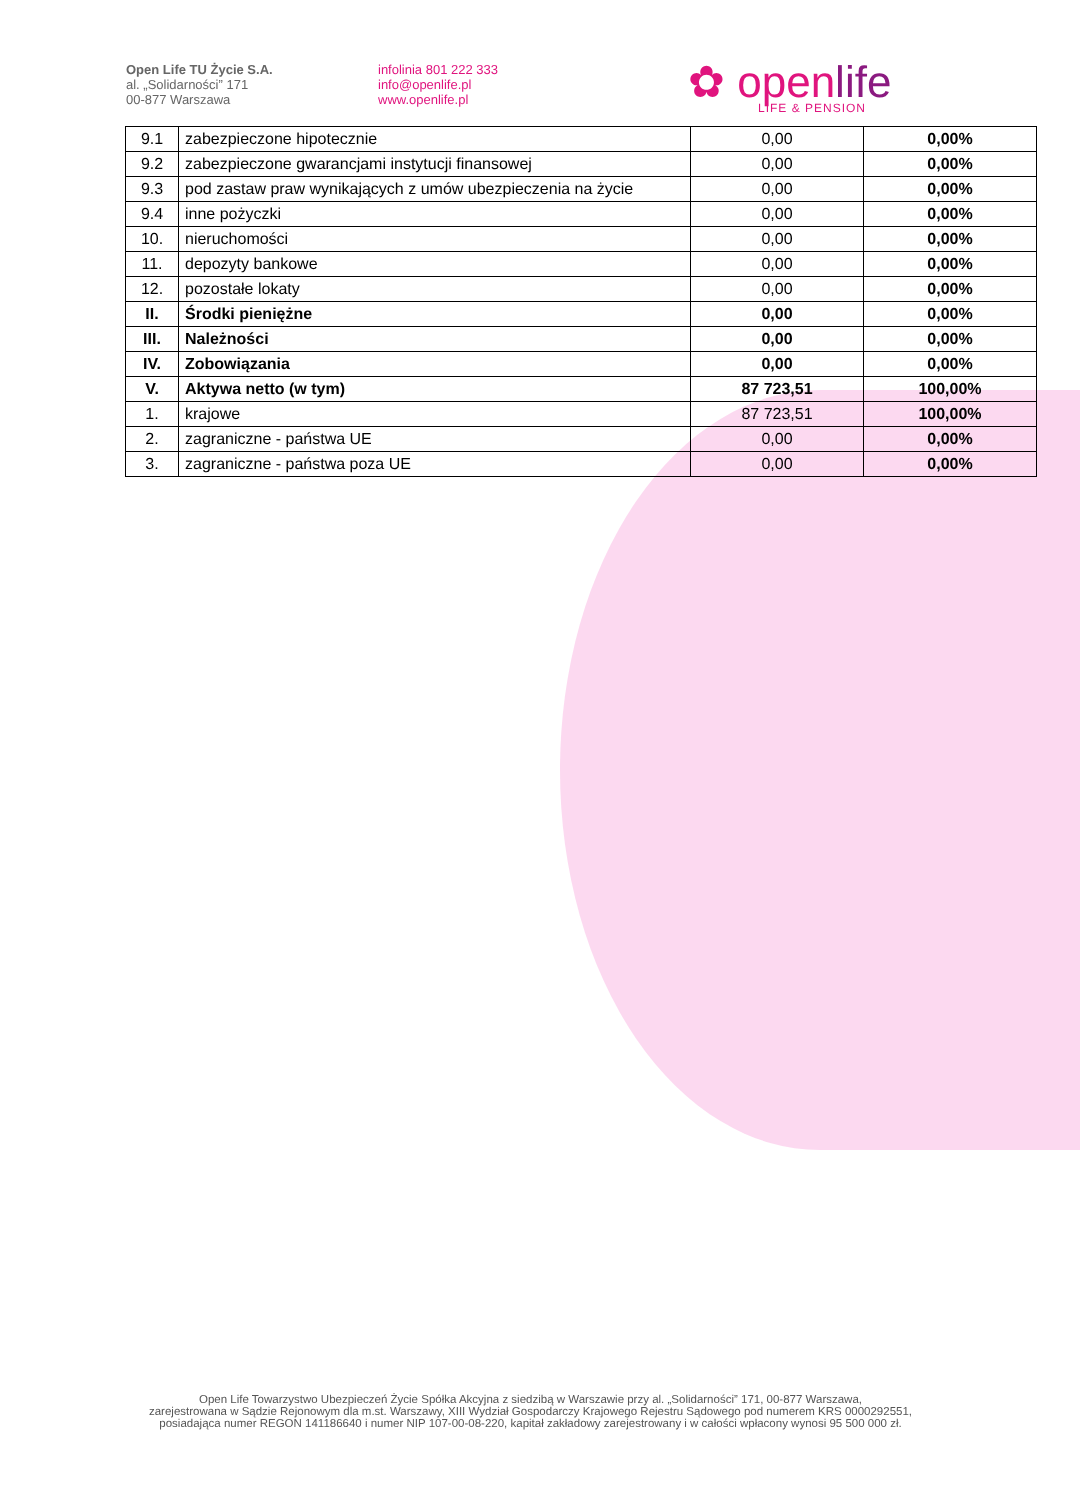Open Life TU Życie S.A.
al. „Solidarności” 171
00-877 Warszawa
infolinia 801 222 333
info@openlife.pl
www.openlife.pl
✿ openlife
LIFE & PENSION
| 9.1 | zabezpieczone hipotecznie | 0,00 | 0,00% |
| 9.2 | zabezpieczone gwarancjami instytucji finansowej | 0,00 | 0,00% |
| 9.3 | pod zastaw praw wynikających z umów ubezpieczenia na życie | 0,00 | 0,00% |
| 9.4 | inne pożyczki | 0,00 | 0,00% |
| 10. | nieruchomości | 0,00 | 0,00% |
| 11. | depozyty bankowe | 0,00 | 0,00% |
| 12. | pozostałe lokaty | 0,00 | 0,00% |
| II. | Środki pieniężne | 0,00 | 0,00% |
| III. | Należności | 0,00 | 0,00% |
| IV. | Zobowiązania | 0,00 | 0,00% |
| V. | Aktywa netto (w tym) | 87 723,51 | 100,00% |
| 1. | krajowe | 87 723,51 | 100,00% |
| 2. | zagraniczne - państwa UE | 0,00 | 0,00% |
| 3. | zagraniczne - państwa poza UE | 0,00 | 0,00% |
Open Life Towarzystwo Ubezpieczeń Życie Spółka Akcyjna z siedzibą w Warszawie przy al. „Solidarności” 171, 00-877 Warszawa,
zarejestrowana w Sądzie Rejonowym dla m.st. Warszawy, XIII Wydział Gospodarczy Krajowego Rejestru Sądowego pod numerem KRS 0000292551,
posiadająca numer REGON 141186640 i numer NIP 107-00-08-220, kapitał zakładowy zarejestrowany i w całości wpłacony wynosi 95 500 000 zł.